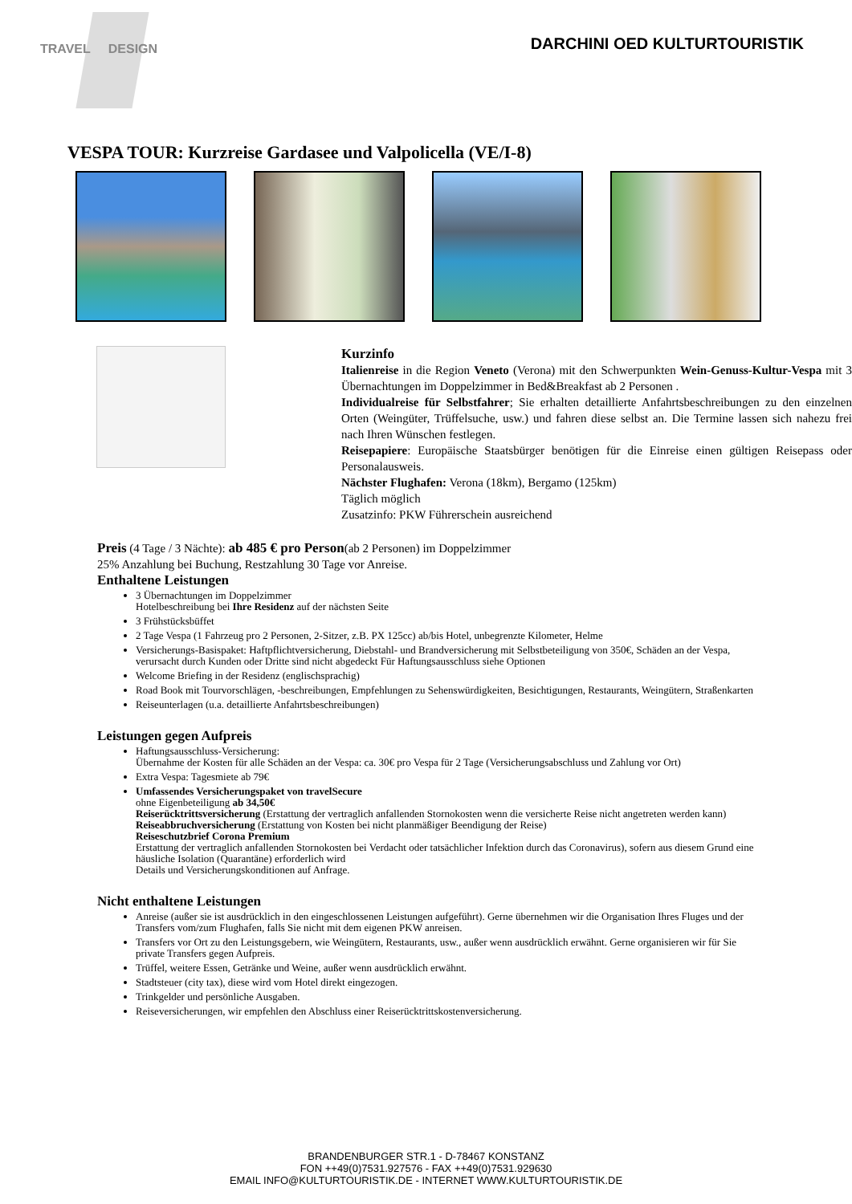TRAVEL DESIGN
DARCHINI OED KULTURTOURISTIK
VESPA TOUR: Kurzreise Gardasee und Valpolicella (VE/I-8)
Kurzinfo
Italienreise in die Region Veneto (Verona) mit den Schwerpunkten Wein-Genuss-Kultur-Vespa mit 3 Übernachtungen im Doppelzimmer in Bed&Breakfast ab 2 Personen .
Individualreise für Selbstfahrer; Sie erhalten detaillierte Anfahrtsbeschreibungen zu den einzelnen Orten (Weingüter, Trüffelsuche, usw.) und fahren diese selbst an. Die Termine lassen sich nahezu frei nach Ihren Wünschen festlegen.
Reisepapiere: Europäische Staatsbürger benötigen für die Einreise einen gültigen Reisepass oder Personalausweis.
Nächster Flughafen: Verona (18km), Bergamo (125km)
Täglich möglich
Zusatzinfo: PKW Führerschein ausreichend
Preis (4 Tage / 3 Nächte): ab 485 € pro Person(ab 2 Personen) im Doppelzimmer
25% Anzahlung bei Buchung, Restzahlung 30 Tage vor Anreise.
Enthaltene Leistungen
3 Übernachtungen im Doppelzimmer
Hotelbeschreibung bei Ihre Residenz auf der nächsten Seite
3 Frühstücksbüffet
2 Tage Vespa (1 Fahrzeug pro 2 Personen, 2-Sitzer, z.B. PX 125cc) ab/bis Hotel, unbegrenzte Kilometer, Helme
Versicherungs-Basispaket: Haftpflichtversicherung, Diebstahl- und Brandversicherung mit Selbstbeteiligung von 350€, Schäden an der Vespa, verursacht durch Kunden oder Dritte sind nicht abgedeckt Für Haftungsausschluss siehe Optionen
Welcome Briefing in der Residenz (englischsprachig)
Road Book mit Tourvorschlägen, -beschreibungen, Empfehlungen zu Sehenswürdigkeiten, Besichtigungen, Restaurants, Weingütern, Straßenkarten
Reiseunterlagen (u.a. detaillierte Anfahrtsbeschreibungen)
Leistungen gegen Aufpreis
Haftungsausschluss-Versicherung:
Übernahme der Kosten für alle Schäden an der Vespa: ca. 30€ pro Vespa für 2 Tage (Versicherungsabschluss und Zahlung vor Ort)
Extra Vespa: Tagesmiete ab 79€
Umfassendes Versicherungspaket von travelSecure
ohne Eigenbeteiligung ab 34,50€
Reiserücktrittsversicherung (Erstattung der vertraglich anfallenden Stornokosten wenn die versicherte Reise nicht angetreten werden kann)
Reiseabbruchversicherung (Erstattung von Kosten bei nicht planmäßiger Beendigung der Reise)
Reiseschutzbrief Corona Premium
Erstattung der vertraglich anfallenden Stornokosten bei Verdacht oder tatsächlicher Infektion durch das Coronavirus), sofern aus diesem Grund eine häusliche Isolation (Quarantäne) erforderlich wird
Details und Versicherungskonditionen auf Anfrage.
Nicht enthaltene Leistungen
Anreise (außer sie ist ausdrücklich in den eingeschlossenen Leistungen aufgeführt). Gerne übernehmen wir die Organisation Ihres Fluges und der Transfers vom/zum Flughafen, falls Sie nicht mit dem eigenen PKW anreisen.
Transfers vor Ort zu den Leistungsgebern, wie Weingütern, Restaurants, usw., außer wenn ausdrücklich erwähnt. Gerne organisieren wir für Sie private Transfers gegen Aufpreis.
Trüffel, weitere Essen, Getränke und Weine, außer wenn ausdrücklich erwähnt.
Stadtsteuer (city tax), diese wird vom Hotel direkt eingezogen.
Trinkgelder und persönliche Ausgaben.
Reiseversicherungen, wir empfehlen den Abschluss einer Reiserücktrittskostenversicherung.
BRANDENBURGER STR.1 - D-78467 KONSTANZ
FON ++49(0)7531.927576 - FAX ++49(0)7531.929630
EMAIL INFO@KULTURTOURISTIK.DE - INTERNET WWW.KULTURTOURISTIK.DE